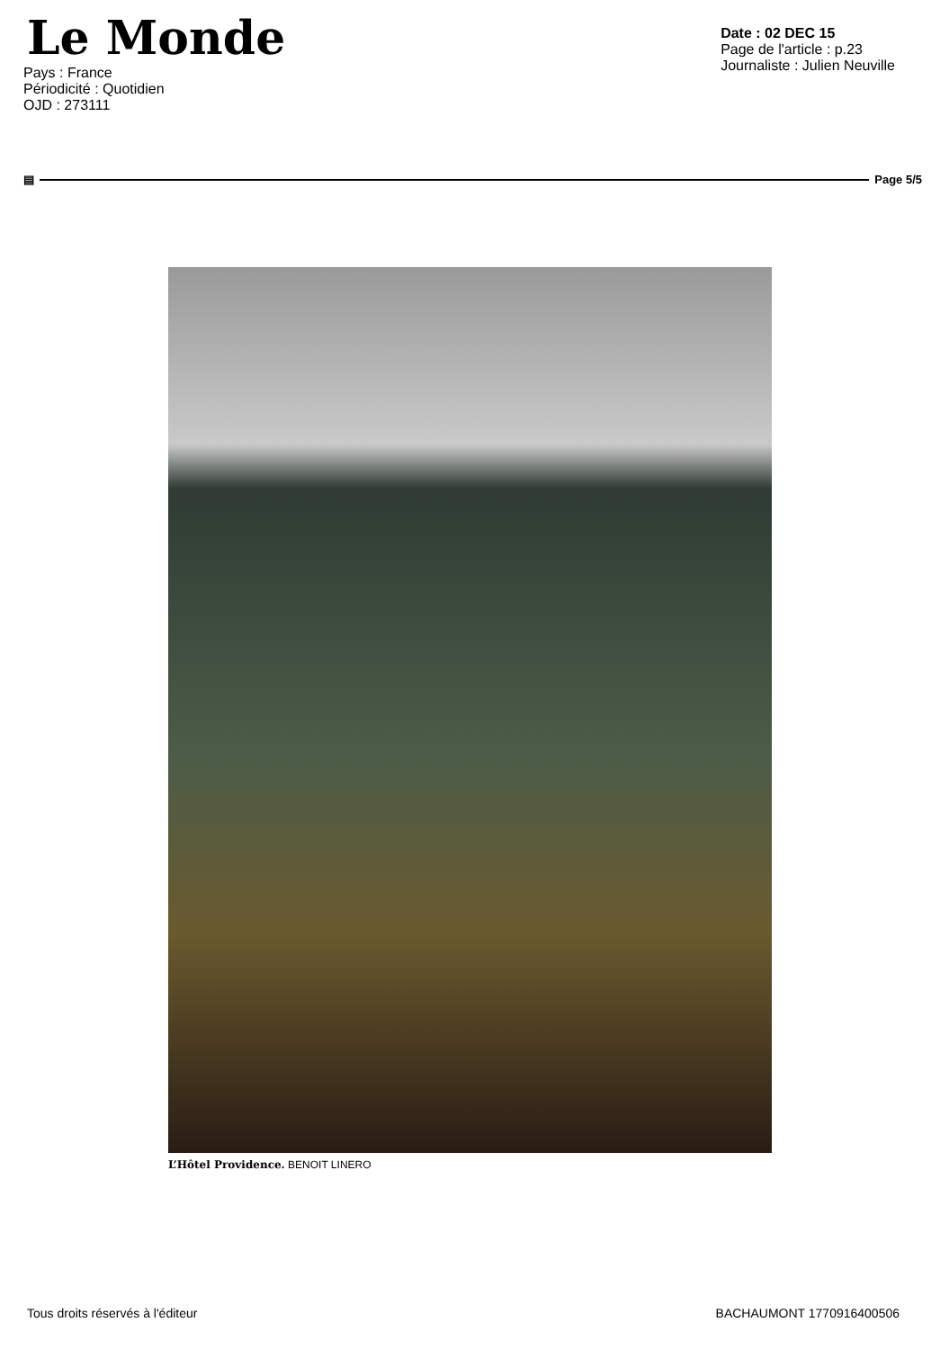Le Monde
Pays : France
Périodicité : Quotidien
OJD : 273111
Date : 02 DEC 15
Page de l'article : p.23
Journaliste : Julien Neuville
▤ Page 5/5
L’Hôtel Providence. BENOIT LINERO
Tous droits réservés à l'éditeur BACHAUMONT 1770916400506